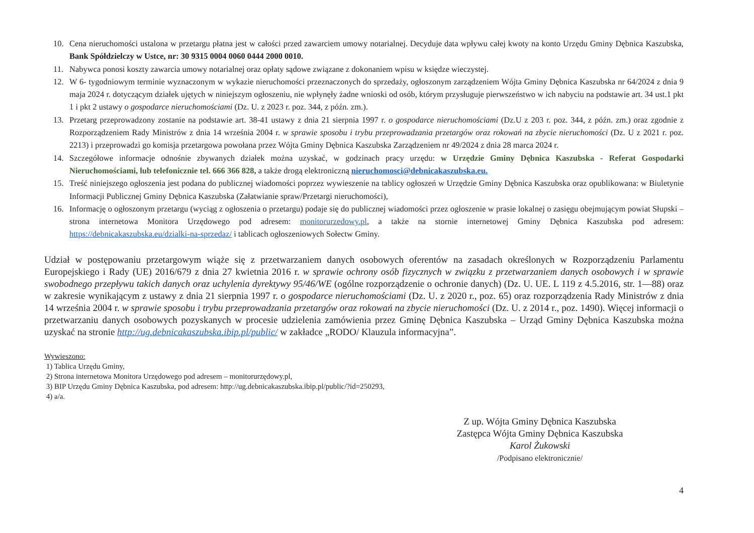10. Cena nieruchomości ustalona w przetargu płatna jest w całości przed zawarciem umowy notarialnej. Decyduje data wpływu całej kwoty na konto Urzędu Gminy Dębnica Kaszubska, Bank Spółdzielczy w Ustce, nr: 30 9315 0004 0060 0444 2000 0010.
11. Nabywca ponosi koszty zawarcia umowy notarialnej oraz opłaty sądowe związane z dokonaniem wpisu w księdze wieczystej.
12. W 6- tygodniowym terminie wyznaczonym w wykazie nieruchomości przeznaczonych do sprzedaży, ogłoszonym zarządzeniem Wójta Gminy Dębnica Kaszubska nr 64/2024 z dnia 9 maja 2024 r. dotyczącym działek ujętych w niniejszym ogłoszeniu, nie wpłynęły żadne wnioski od osób, którym przysługuje pierwszeństwo w ich nabyciu na podstawie art. 34 ust.1 pkt 1 i pkt 2 ustawy o gospodarce nieruchomościami (Dz. U. z 2023 r. poz. 344, z późn. zm.).
13. Przetarg przeprowadzony zostanie na podstawie art. 38-41 ustawy z dnia 21 sierpnia 1997 r. o gospodarce nieruchomościami (Dz.U z 203 r. poz. 344, z późn. zm.) oraz zgodnie z Rozporządzeniem Rady Ministrów z dnia 14 września 2004 r. w sprawie sposobu i trybu przeprowadzania przetargów oraz rokowań na zbycie nieruchomości (Dz. U z 2021 r. poz. 2213) i przeprowadzi go komisja przetargowa powołana przez Wójta Gminy Dębnica Kaszubska Zarządzeniem nr 49/2024 z dnia 28 marca 2024 r.
14. Szczegółowe informacje odnośnie zbywanych działek można uzyskać, w godzinach pracy urzędu: w Urzędzie Gminy Dębnica Kaszubska - Referat Gospodarki Nieruchomościami, lub telefonicznie tel. 666 366 828, a także drogą elektroniczną nieruchomosci@debnicakaszubska.eu.
15. Treść niniejszego ogłoszenia jest podana do publicznej wiadomości poprzez wywieszenie na tablicy ogłoszeń w Urzędzie Gminy Dębnica Kaszubska oraz opublikowana: w Biuletynie Informacji Publicznej Gminy Dębnica Kaszubska (Załatwianie spraw/Przetargi nieruchomości),
16. Informację o ogłoszonym przetargu (wyciąg z ogłoszenia o przetargu) podaje się do publicznej wiadomości przez ogłoszenie w prasie lokalnej o zasięgu obejmującym powiat Słupski – strona internetowa Monitora Urzędowego pod adresem: monitorurzedowy.pl, a także na stornie internetowej Gminy Dębnica Kaszubska pod adresem: https://debnicakaszubska.eu/dzialki-na-sprzedaz/ i tablicach ogłoszeniowych Sołectw Gminy.
Udział w postępowaniu przetargowym wiąże się z przetwarzaniem danych osobowych oferentów na zasadach określonych w Rozporządzeniu Parlamentu Europejskiego i Rady (UE) 2016/679 z dnia 27 kwietnia 2016 r. w sprawie ochrony osób fizycznych w związku z przetwarzaniem danych osobowych i w sprawie swobodnego przepływu takich danych oraz uchylenia dyrektywy 95/46/WE (ogólne rozporządzenie o ochronie danych) (Dz. U. UE. L 119 z 4.5.2016, str. 1—88) oraz w zakresie wynikającym z ustawy z dnia 21 sierpnia 1997 r. o gospodarce nieruchomościami (Dz. U. z 2020 r., poz. 65) oraz rozporządzenia Rady Ministrów z dnia 14 września 2004 r. w sprawie sposobu i trybu przeprowadzania przetargów oraz rokowań na zbycie nieruchomości (Dz. U. z 2014 r., poz. 1490). Więcej informacji o przetwarzaniu danych osobowych pozyskanych w procesie udzielenia zamówienia przez Gminę Dębnica Kaszubska – Urząd Gminy Dębnica Kaszubska można uzyskać na stronie http://ug.debnicakaszubska.ibip.pl/public/ w zakładce „RODO/ Klauzula informacyjna”.
Wywieszono:
1) Tablica Urzędu Gminy,
2) Strona internetowa Monitora Urzędowego pod adresem – monitorurzędowy.pl,
3) BIP Urzędu Gminy Dębnica Kaszubska, pod adresem: http://ug.debnicakaszubska.ibip.pl/public/?id=250293,
4) a/a.
Z up. Wójta Gminy Dębnica Kaszubska
Zastępca Wójta Gminy Dębnica Kaszubska
Karol Żukowski
/Podpisano elektronicznie/
4